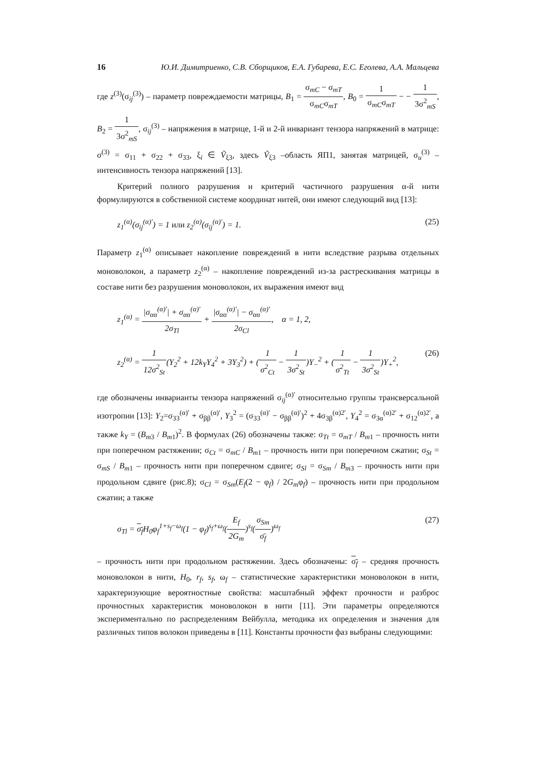16 Ю.И. Димитриенко, С.В. Сборщиков, Е.А. Губарева, Е.С. Еголева, А.А. Мальцева
где z<sup>(3)</sup>(σ<sub>ij</sub><sup>(3)</sup>) – параметр повреждаемости матрицы, B<sub>1</sub> = σ<sub>mC</sub> − σ<sub>mT</sub> σ<sub>mC</sub>σ<sub>mT</sub>, B<sub>0</sub> = 1 σ<sub>mC</sub>σ<sub>mT</sub> − − 1 3σ<sup>2</sup><sub>mS</sub>, B<sub>2</sub> = 1 3σ<sup>2</sup><sub>mS</sub>, σ<sub>ij</sub><sup>(3)</sup> – напряжения в матрице, 1-й и 2-й инвариант тензора напряжений в матрице: σ<sup>(3)</sup> = σ<sub>11</sub> + σ<sub>22</sub> + σ<sub>33</sub>, ξ<sub>i</sub> ∈ Ṽ<sub>ξ3</sub>, здесь Ṽ<sub>ξ3</sub> –область ЯП1, занятая матрицей, σ<sub>u</sub><sup>(3)</sup> – интенсивность тензора напряжений [13].
Критерий полного разрушения и критерий частичного разрушения α-й нити формулируются в собственной системе координат нитей, они имеют следующий вид [13]:
z<sub>1</sub><sup>(α)</sup>(σ<sub>ij</sub><sup>(α)′</sup>) = 1 или z<sub>2</sub><sup>(α)</sup>(σ<sub>ij</sub><sup>(α)′</sup>) = 1. (25)
Параметр z<sub>1</sub><sup>(α)</sup> описывает накопление повреждений в нити вследствие разрыва отдельных моноволокон, а параметр z<sub>2</sub><sup>(α)</sup> – накопление повреждений из-за растрескивания матрицы в составе нити без разрушения моноволокон, их выражения имеют вид
z<sub>1</sub><sup>(α)</sup> = |σ<sub>αα</sub><sup>(α)′</sup>| + σ<sub>αα</sub><sup>(α)′</sup> 2σ<sub>Tl</sub> + |σ<sub>αα</sub><sup>(α)′</sup>| − σ<sub>αα</sub><sup>(α)′</sup> 2σ<sub>Cl</sub>, α = 1, 2,
z<sub>2</sub><sup>(α)</sup> = 1 12σ<sup>2</sup><sub>St</sub>(Y<sub>2</sub><sup>2</sup> + 12k<sub>Y</sub>Y<sub>4</sub><sup>2</sup> + 3Y<sub>3</sub><sup>2</sup>) + (1 σ<sup>2</sup><sub>Ct</sub> − 1 3σ<sup>2</sup><sub>St</sub>)Y<sub>−</sub><sup>2</sup> + (1 σ<sup>2</sup><sub>Tt</sub> − 1 3σ<sup>2</sup><sub>St</sub>)Y<sub>+</sub><sup>2</sup>, (26)
где обозначены инварианты тензора напряжений σ<sub>ij</sub><sup>(α)′</sup> относительно группы трансверсальной изотропии [13]: Y<sub>2</sub>=σ<sub>33</sub><sup>(α)′</sup> + σ<sub>ββ</sub><sup>(α)′</sup>, Y<sub>3</sub><sup>2</sup> = (σ<sub>33</sub><sup>(α)′</sup> − σ<sub>ββ</sub><sup>(α)′</sup>)<sup>2</sup> + 4σ<sub>3β</sub><sup>(α)2′</sup>, Y<sub>4</sub><sup>2</sup> = σ<sub>3α</sub><sup>(α)2′</sup> + σ<sub>12</sub><sup>(α)2′</sup>, а также k<sub>Y</sub> = (B<sub>m3</sub> / B<sub>m1</sub>)<sup>2</sup>. В формулах (26) обозначены также: σ<sub>Tt</sub> = σ<sub>mT</sub> / B<sub>m1</sub> – прочность нити при поперечном растяжении; σ<sub>Ct</sub> = σ<sub>mC</sub> / B<sub>m1</sub> – прочность нити при поперечном сжатии; σ<sub>St</sub> = σ<sub>mS</sub> / B<sub>m1</sub> – прочность нити при поперечном сдвиге; σ<sub>Sl</sub> = σ<sub>Sm</sub> / B<sub>m3</sub> – прочность нити при продольном сдвиге (рис.8); σ<sub>Cl</sub> = σ<sub>Sm</sub>(E<sub>f</sub>(2 − φ<sub>f</sub>) / 2G<sub>m</sub>φ<sub>f</sub>) – прочность нити при продольном сжатии; а также
σ<sub>Tl</sub> = σ<sub>f</sub> H<sub>0</sub>φ<sub>f</sub><sup>1+s<sub>f</sub>−ω<sub>f</sub></sup>(1 − φ<sub>f</sub>)<sup>s<sub>f</sub>+ω<sub>f</sub></sup>(E<sub>f</sub> 2G<sub>m</sub>)<sup>s<sub>f</sub></sup>(σ<sub>Sm</sub> σ̄<sub>f</sub>)<sup>ω<sub>f</sub></sup> (27)
– прочность нити при продольном растяжении. Здесь обозначены: σ<sub>f</sub> – средняя прочность моноволокон в нити, H<sub>0</sub>, r<sub>f</sub>, s<sub>f</sub>, ω<sub>f</sub> – статистические характеристики моноволокон в нити, характеризующие вероятностные свойства: масштабный эффект прочности и разброс прочностных характеристик моноволокон в нити [11]. Эти параметры определяются экспериментально по распределениям Вейбулла, методика их определения и значения для различных типов волокон приведены в [11]. Константы прочности фаз выбраны следующими: